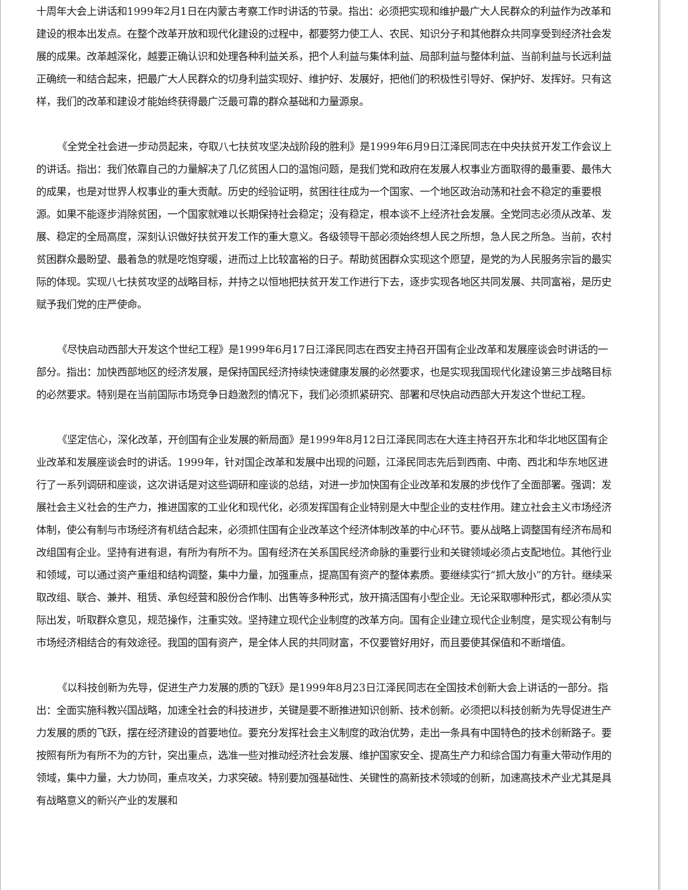十周年大会上讲话和1999年2月1日在内蒙古考察工作时讲话的节录。指出：必须把实现和维护最广大人民群众的利益作为改革和建设的根本出发点。在整个改革开放和现代化建设的过程中，都要努力使工人、农民、知识分子和其他群众共同享受到经济社会发展的成果。改革越深化，越要正确认识和处理各种利益关系，把个人利益与集体利益、局部利益与整体利益、当前利益与长远利益正确统一和结合起来，把最广大人民群众的切身利益实现好、维护好、发展好，把他们的积极性引导好、保护好、发挥好。只有这样，我们的改革和建设才能始终获得最广泛最可靠的群众基础和力量源泉。
《全党全社会进一步动员起来，夺取八七扶贫攻坚决战阶段的胜利》是1999年6月9日江泽民同志在中央扶贫开发工作会议上的讲话。指出：我们依靠自己的力量解决了几亿贫困人口的温饱问题，是我们党和政府在发展人权事业方面取得的最重要、最伟大的成果，也是对世界人权事业的重大贡献。历史的经验证明，贫困往往成为一个国家、一个地区政治动荡和社会不稳定的重要根源。如果不能逐步消除贫困，一个国家就难以长期保持社会稳定；没有稳定，根本谈不上经济社会发展。全党同志必须从改革、发展、稳定的全局高度，深刻认识做好扶贫开发工作的重大意义。各级领导干部必须始终想人民之所想，急人民之所急。当前，农村贫困群众最盼望、最着急的就是吃饱穿暖，进而过上比较富裕的日子。帮助贫困群众实现这个愿望，是党的为人民服务宗旨的最实际的体现。实现八七扶贫攻坚的战略目标，并持之以恒地把扶贫开发工作进行下去，逐步实现各地区共同发展、共同富裕，是历史赋予我们党的庄严使命。
《尽快启动西部大开发这个世纪工程》是1999年6月17日江泽民同志在西安主持召开国有企业改革和发展座谈会时讲话的一部分。指出：加快西部地区的经济发展，是保持国民经济持续快速健康发展的必然要求，也是实现我国现代化建设第三步战略目标的必然要求。特别是在当前国际市场竞争日趋激烈的情况下，我们必须抓紧研究、部署和尽快启动西部大开发这个世纪工程。
《坚定信心，深化改革，开创国有企业发展的新局面》是1999年8月12日江泽民同志在大连主持召开东北和华北地区国有企业改革和发展座谈会时的讲话。1999年，针对国企改革和发展中出现的问题，江泽民同志先后到西南、中南、西北和华东地区进行了一系列调研和座谈，这次讲话是对这些调研和座谈的总结，对进一步加快国有企业改革和发展的步伐作了全面部署。强调：发展社会主义社会的生产力，推进国家的工业化和现代化，必须发挥国有企业特别是大中型企业的支柱作用。建立社会主义市场经济体制，使公有制与市场经济有机结合起来，必须抓住国有企业改革这个经济体制改革的中心环节。要从战略上调整国有经济布局和改组国有企业。坚持有进有退，有所为有所不为。国有经济在关系国民经济命脉的重要行业和关键领域必须占支配地位。其他行业和领域，可以通过资产重组和结构调整，集中力量，加强重点，提高国有资产的整体素质。要继续实行“抓大放小”的方针。继续采取改组、联合、兼并、租赁、承包经营和股份合作制、出售等多种形式，放开搞活国有小型企业。无论采取哪种形式，都必须从实际出发，听取群众意见，规范操作，注重实效。坚持建立现代企业制度的改革方向。国有企业建立现代企业制度，是实现公有制与市场经济相结合的有效途径。我国的国有资产，是全体人民的共同财富，不仅要管好用好，而且要使其保值和不断增值。
《以科技创新为先导，促进生产力发展的质的飞跃》是1999年8月23日江泽民同志在全国技术创新大会上讲话的一部分。指出：全面实施科教兴国战略，加速全社会的科技进步，关键是要不断推进知识创新、技术创新。必须把以科技创新为先导促进生产力发展的质的飞跃，摆在经济建设的首要地位。要充分发挥社会主义制度的政治优势，走出一条具有中国特色的技术创新路子。要按照有所为有所不为的方针，突出重点，选准一些对推动经济社会发展、维护国家安全、提高生产力和综合国力有重大带动作用的领域，集中力量，大力协同，重点攻关，力求突破。特别要加强基础性、关键性的高新技术领域的创新，加速高技术产业尤其是具有战略意义的新兴产业的发展和